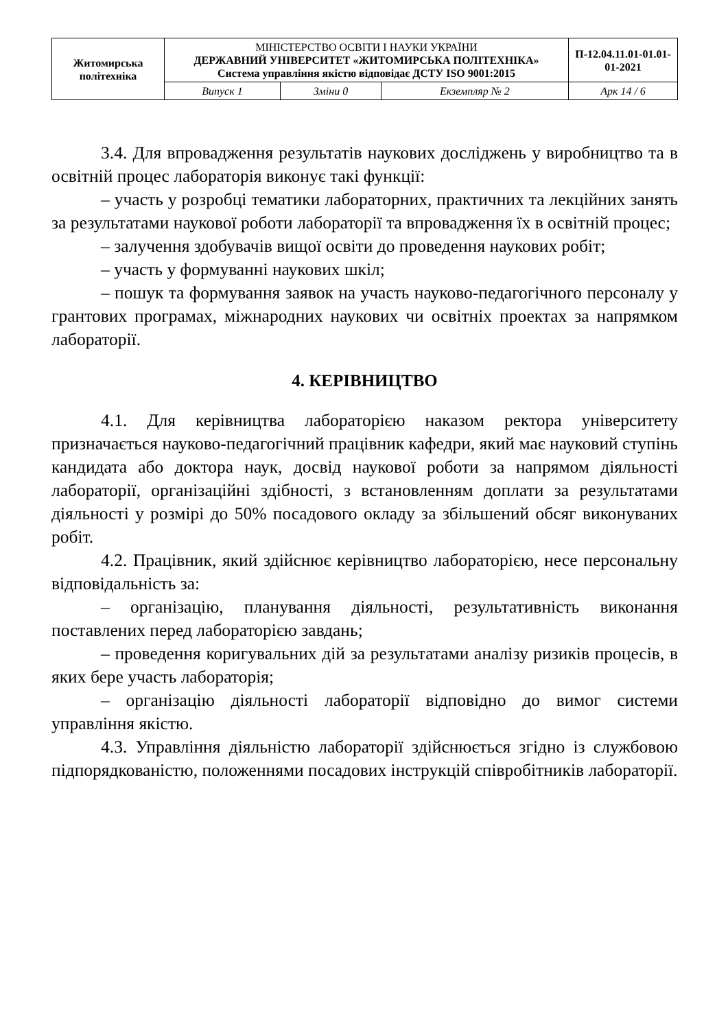| Житомирська політехніка | МІНІСТЕРСТВО ОСВІТИ І НАУКИ УКРАЇНИ ДЕРЖАВНИЙ УНІВЕРСИТЕТ «ЖИТОМИРСЬКА ПОЛІТЕХНІКА» Система управління якістю відповідає ДСТУ ISO 9001:2015 | | | П-12.04.11.01-01.01-01-2021 |
| | Випуск 1 | Зміни 0 | Екземпляр № 2 | Арк 14 / 6 |
3.4. Для впровадження результатів наукових досліджень у виробництво та в освітній процес лабораторія виконує такі функції:
– участь у розробці тематики лабораторних, практичних та лекційних занять за результатами наукової роботи лабораторії та впровадження їх в освітній процес;
– залучення здобувачів вищої освіти до проведення наукових робіт;
– участь у формуванні наукових шкіл;
– пошук та формування заявок на участь науково-педагогічного персоналу у грантових програмах, міжнародних наукових чи освітніх проектах за напрямком лабораторії.
4. КЕРІВНИЦТВО
4.1. Для керівництва лабораторією наказом ректора університету призначається науково-педагогічний працівник кафедри, який має науковий ступінь кандидата або доктора наук, досвід наукової роботи за напрямом діяльності лабораторії, організаційні здібності, з встановленням доплати за результатами діяльності у розмірі до 50% посадового окладу за збільшений обсяг виконуваних робіт.
4.2. Працівник, який здійснює керівництво лабораторією, несе персональну відповідальність за:
– організацію, планування діяльності, результативність виконання поставлених перед лабораторією завдань;
– проведення коригувальних дій за результатами аналізу ризиків процесів, в яких бере участь лабораторія;
– організацію діяльності лабораторії відповідно до вимог системи управління якістю.
4.3. Управління діяльністю лабораторії здійснюється згідно із службовою підпорядкованістю, положеннями посадових інструкцій співробітників лабораторії.